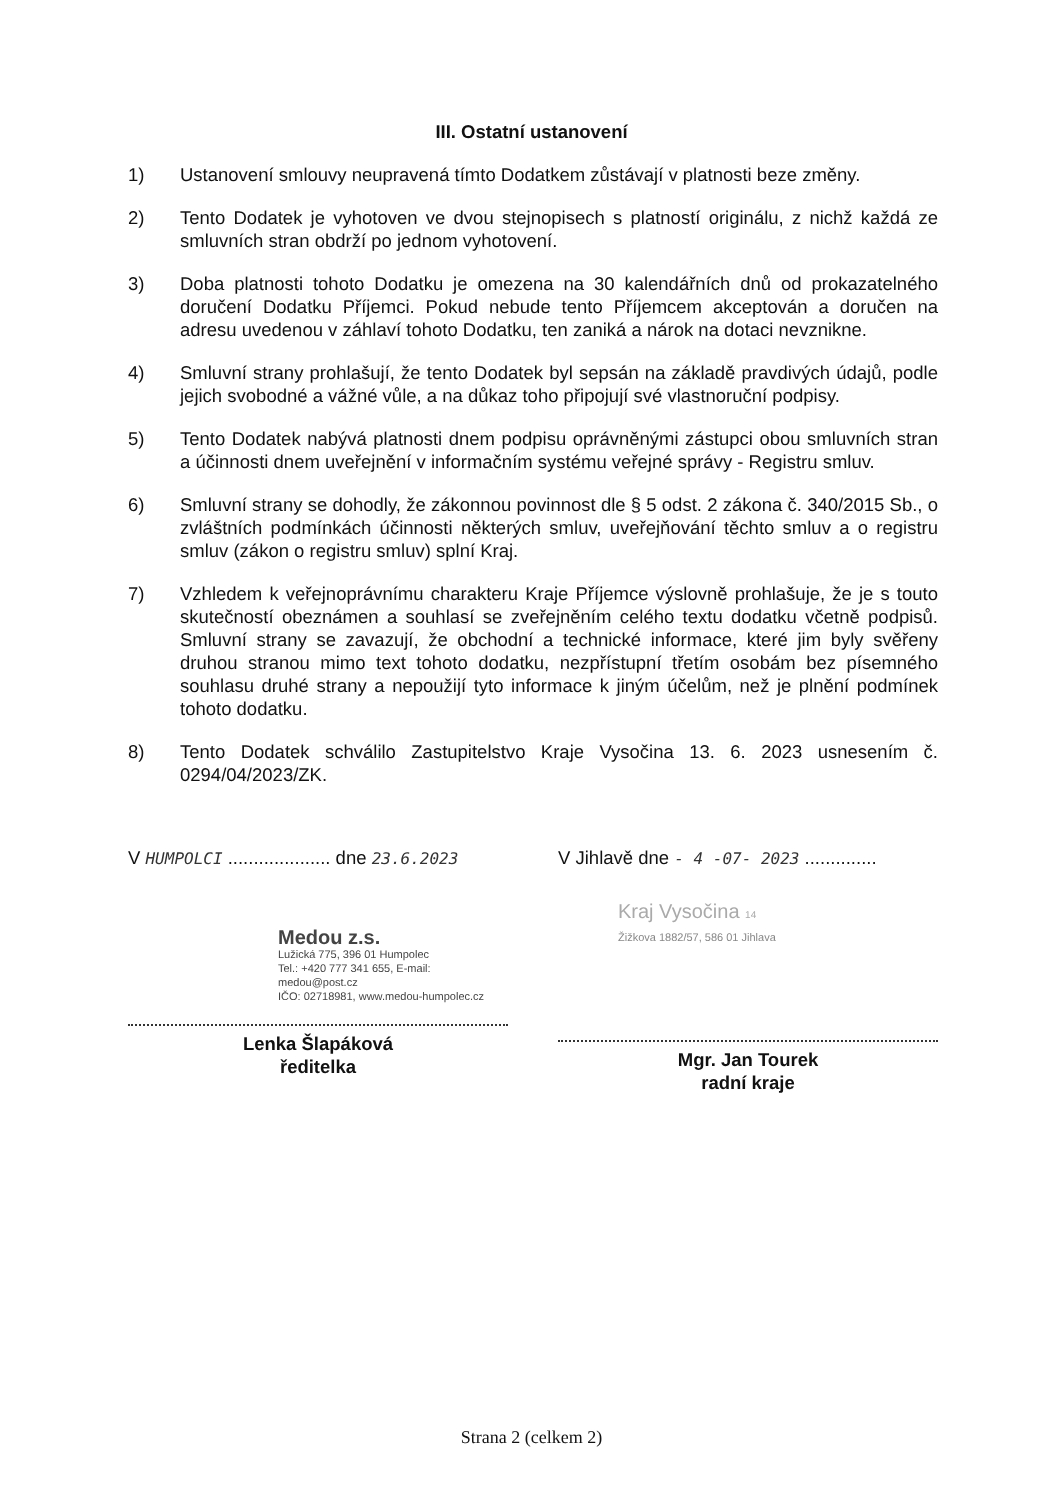III. Ostatní ustanovení
1) Ustanovení smlouvy neupravená tímto Dodatkem zůstávají v platnosti beze změny.
2) Tento Dodatek je vyhotoven ve dvou stejnopisech s platností originálu, z nichž každá ze smluvních stran obdrží po jednom vyhotovení.
3) Doba platnosti tohoto Dodatku je omezena na 30 kalendářních dnů od prokazatelného doručení Dodatku Příjemci. Pokud nebude tento Příjemcem akceptován a doručen na adresu uvedenou v záhlaví tohoto Dodatku, ten zaniká a nárok na dotaci nevznikne.
4) Smluvní strany prohlašují, že tento Dodatek byl sepsán na základě pravdivých údajů, podle jejich svobodné a vážné vůle, a na důkaz toho připojují své vlastnoruční podpisy.
5) Tento Dodatek nabývá platnosti dnem podpisu oprávněnými zástupci obou smluvních stran a účinnosti dnem uveřejnění v informačním systému veřejné správy - Registru smluv.
6) Smluvní strany se dohodly, že zákonnou povinnost dle § 5 odst. 2 zákona č. 340/2015 Sb., o zvláštních podmínkách účinnosti některých smluv, uveřejňování těchto smluv a o registru smluv (zákon o registru smluv) splní Kraj.
7) Vzhledem k veřejnoprávnímu charakteru Kraje Příjemce výslovně prohlašuje, že je s touto skutečností obeznámen a souhlasí se zveřejněním celého textu dodatku včetně podpisů. Smluvní strany se zavazují, že obchodní a technické informace, které jim byly svěřeny druhou stranou mimo text tohoto dodatku, nezpřístupní třetím osobám bez písemného souhlasu druhé strany a nepoužijí tyto informace k jiným účelům, než je plnění podmínek tohoto dodatku.
8) Tento Dodatek schválilo Zastupitelstvo Kraje Vysočina 13. 6. 2023 usnesením č. 0294/04/2023/ZK.
V HUMPOLCI .................... dne 23.6.2023
Medou z.s.
Lužická 775, 396 01 Humpolec
Tel.: +420 777 341 655, E-mail: medou@post.cz
IČO: 02718981, www.medou-humpolec.cz
Lenka Šlapáková
ředitelka
V Jihlavě dne - 4 -07- 2023 ..............
Kraj Vysočina 14
Žižkova 1882/57, 586 01 Jihlava
Mgr. Jan Tourek
radní kraje
Strana 2 (celkem 2)